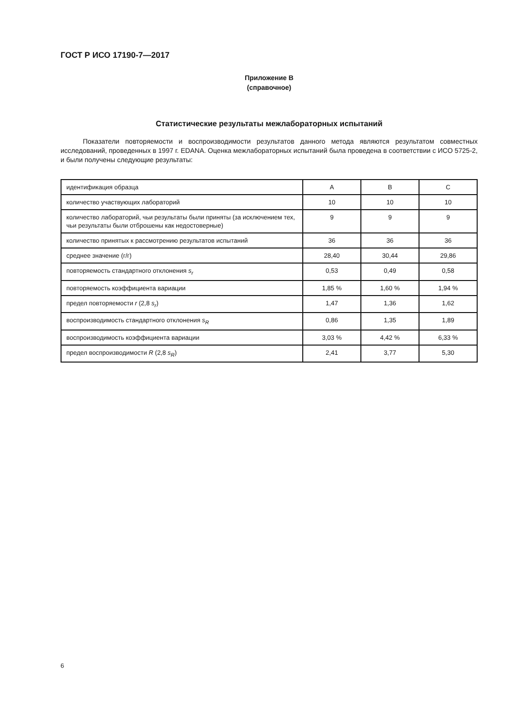ГОСТ Р ИСО 17190-7—2017
Приложение В
(справочное)
Статистические результаты межлабораторных испытаний
Показатели повторяемости и воспроизводимости результатов данного метода являются результатом совместных исследований, проведенных в 1997 г. EDANA. Оценка межлабораторных испытаний была проведена в соответствии с ИСО 5725-2, и были получены следующие результаты:
| идентификация образца | A | B | C |
| количество участвующих лабораторий | 10 | 10 | 10 |
| количество лабораторий, чьи результаты были приняты (за исключением тех, чьи результаты были отброшены как недостоверные) | 9 | 9 | 9 |
| количество принятых к рассмотрению результатов испытаний | 36 | 36 | 36 |
| среднее значение (г/г) | 28,40 | 30,44 | 29,86 |
| повторяемость стандартного отклонения s<sub>r</sub> | 0,53 | 0,49 | 0,58 |
| повторяемость коэффициента вариации | 1,85 % | 1,60 % | 1,94 % |
| предел повторяемости r (2,8 s<sub>r</sub>) | 1,47 | 1,36 | 1,62 |
| воспроизводимость стандартного отклонения s<sub>R</sub> | 0,86 | 1,35 | 1,89 |
| воспроизводимость коэффициента вариации | 3,03 % | 4,42 % | 6,33 % |
| предел воспроизводимости R (2,8 s<sub>R</sub>) | 2,41 | 3,77 | 5,30 |
6